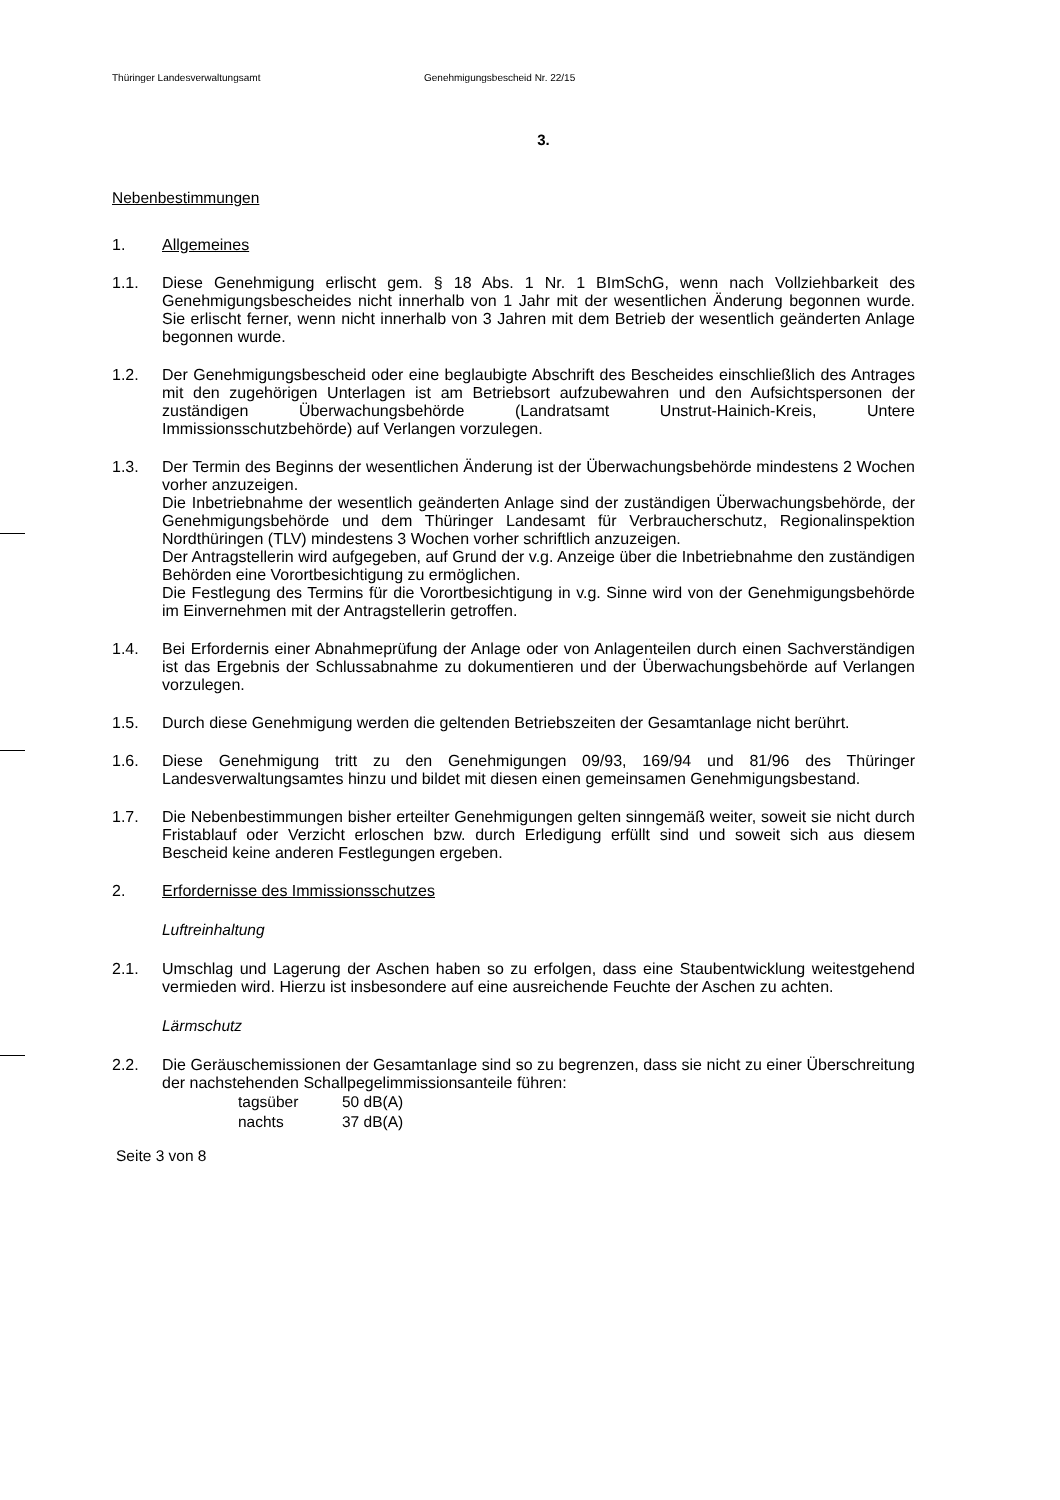Thüringer Landesverwaltungsamt Genehmigungsbescheid Nr. 22/15
3.
Nebenbestimmungen
1. Allgemeines
1.1. Diese Genehmigung erlischt gem. § 18 Abs. 1 Nr. 1 BImSchG, wenn nach Vollziehbarkeit des Genehmigungsbescheides nicht innerhalb von 1 Jahr mit der wesentlichen Änderung begonnen wurde. Sie erlischt ferner, wenn nicht innerhalb von 3 Jahren mit dem Betrieb der wesentlich geänderten Anlage begonnen wurde.
1.2. Der Genehmigungsbescheid oder eine beglaubigte Abschrift des Bescheides einschließlich des Antrages mit den zugehörigen Unterlagen ist am Betriebsort aufzubewahren und den Aufsichtspersonen der zuständigen Überwachungsbehörde (Landratsamt Unstrut-Hainich-Kreis, Untere Immissionsschutzbehörde) auf Verlangen vorzulegen.
1.3. Der Termin des Beginns der wesentlichen Änderung ist der Überwachungsbehörde mindestens 2 Wochen vorher anzuzeigen.
Die Inbetriebnahme der wesentlich geänderten Anlage sind der zuständigen Überwachungsbehörde, der Genehmigungsbehörde und dem Thüringer Landesamt für Verbraucherschutz, Regionalinspektion Nordthüringen (TLV) mindestens 3 Wochen vorher schriftlich anzuzeigen.
Der Antragstellerin wird aufgegeben, auf Grund der v.g. Anzeige über die Inbetriebnahme den zuständigen Behörden eine Vorortbesichtigung zu ermöglichen.
Die Festlegung des Termins für die Vorortbesichtigung in v.g. Sinne wird von der Genehmigungsbehörde im Einvernehmen mit der Antragstellerin getroffen.
1.4. Bei Erfordernis einer Abnahmeprüfung der Anlage oder von Anlagenteilen durch einen Sachverständigen ist das Ergebnis der Schlussabnahme zu dokumentieren und der Überwachungsbehörde auf Verlangen vorzulegen.
1.5. Durch diese Genehmigung werden die geltenden Betriebszeiten der Gesamtanlage nicht berührt.
1.6. Diese Genehmigung tritt zu den Genehmigungen 09/93, 169/94 und 81/96 des Thüringer Landesverwaltungsamtes hinzu und bildet mit diesen einen gemeinsamen Genehmigungsbestand.
1.7. Die Nebenbestimmungen bisher erteilter Genehmigungen gelten sinngemäß weiter, soweit sie nicht durch Fristablauf oder Verzicht erloschen bzw. durch Erledigung erfüllt sind und soweit sich aus diesem Bescheid keine anderen Festlegungen ergeben.
2. Erfordernisse des Immissionsschutzes
Luftreinhaltung
2.1. Umschlag und Lagerung der Aschen haben so zu erfolgen, dass eine Staubentwicklung weitestgehend vermieden wird. Hierzu ist insbesondere auf eine ausreichende Feuchte der Aschen zu achten.
Lärmschutz
2.2. Die Geräuschemissionen der Gesamtanlage sind so zu begrenzen, dass sie nicht zu einer Überschreitung der nachstehenden Schallpegelimmissionsanteile führen:
| tagsüber | 50 dB(A) |
| nachts | 37 dB(A) |
Seite 3 von 8